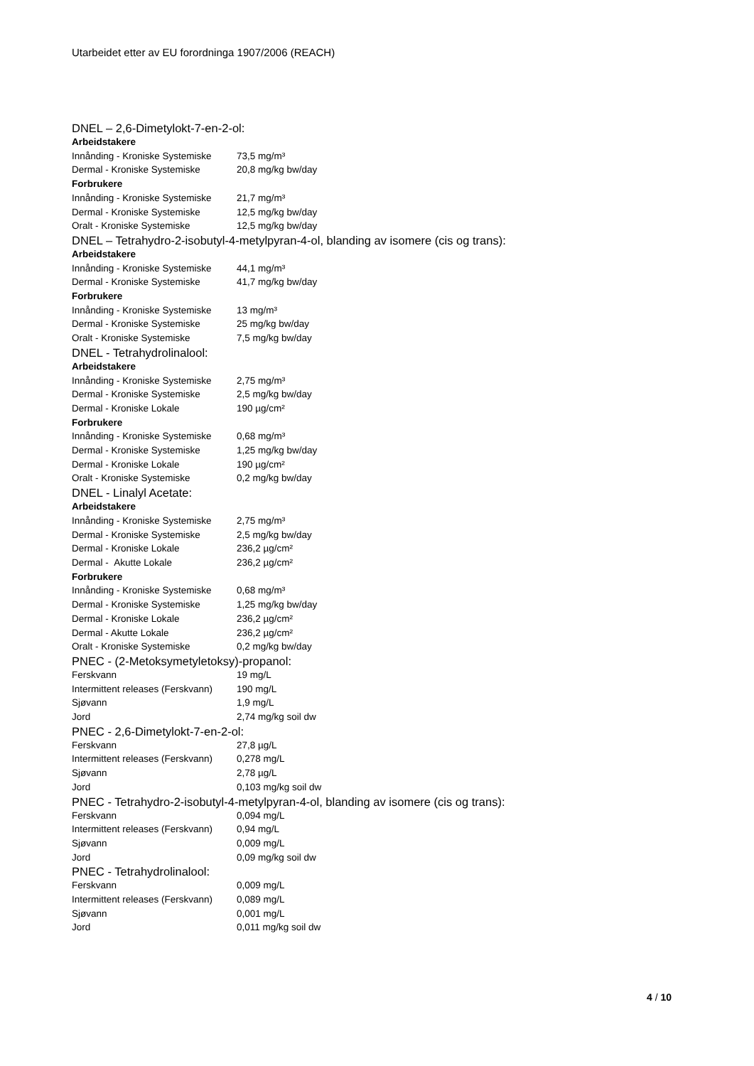Utarbeidet etter av EU forordninga 1907/2006 (REACH)
DNEL – 2,6-Dimetylokt-7-en-2-ol:
| Arbeidstakere | |
| Innånding - Kroniske Systemiske | 73,5 mg/m³ |
| Dermal - Kroniske Systemiske | 20,8 mg/kg bw/day |
| Forbrukere | |
| Innånding - Kroniske Systemiske | 21,7 mg/m³ |
| Dermal - Kroniske Systemiske | 12,5 mg/kg bw/day |
| Oralt - Kroniske Systemiske | 12,5 mg/kg bw/day |
DNEL – Tetrahydro-2-isobutyl-4-metylpyran-4-ol, blanding av isomere (cis og trans):
| Arbeidstakere | |
| Innånding - Kroniske Systemiske | 44,1 mg/m³ |
| Dermal - Kroniske Systemiske | 41,7 mg/kg bw/day |
| Forbrukere | |
| Innånding - Kroniske Systemiske | 13 mg/m³ |
| Dermal - Kroniske Systemiske | 25 mg/kg bw/day |
| Oralt - Kroniske Systemiske | 7,5 mg/kg bw/day |
DNEL - Tetrahydrolinalool:
| Arbeidstakere | |
| Innånding - Kroniske Systemiske | 2,75 mg/m³ |
| Dermal - Kroniske Systemiske | 2,5 mg/kg bw/day |
| Dermal - Kroniske Lokale | 190 µg/cm² |
| Forbrukere | |
| Innånding - Kroniske Systemiske | 0,68 mg/m³ |
| Dermal - Kroniske Systemiske | 1,25 mg/kg bw/day |
| Dermal - Kroniske Lokale | 190 µg/cm² |
| Oralt - Kroniske Systemiske | 0,2 mg/kg bw/day |
DNEL - Linalyl Acetate:
| Arbeidstakere | |
| Innånding - Kroniske Systemiske | 2,75 mg/m³ |
| Dermal - Kroniske Systemiske | 2,5 mg/kg bw/day |
| Dermal - Kroniske Lokale | 236,2 µg/cm² |
| Dermal - Akutte Lokale | 236,2 µg/cm² |
| Forbrukere | |
| Innånding - Kroniske Systemiske | 0,68 mg/m³ |
| Dermal - Kroniske Systemiske | 1,25 mg/kg bw/day |
| Dermal - Kroniske Lokale | 236,2 µg/cm² |
| Dermal - Akutte Lokale | 236,2 µg/cm² |
| Oralt - Kroniske Systemiske | 0,2 mg/kg bw/day |
PNEC - (2-Metoksymetyletoksy)-propanol:
| Ferskvann | 19 mg/L |
| Intermittent releases (Ferskvann) | 190 mg/L |
| Sjøvann | 1,9 mg/L |
| Jord | 2,74 mg/kg soil dw |
PNEC - 2,6-Dimetylokt-7-en-2-ol:
| Ferskvann | 27,8 µg/L |
| Intermittent releases (Ferskvann) | 0,278 mg/L |
| Sjøvann | 2,78 µg/L |
| Jord | 0,103 mg/kg soil dw |
PNEC - Tetrahydro-2-isobutyl-4-metylpyran-4-ol, blanding av isomere (cis og trans):
| Ferskvann | 0,094 mg/L |
| Intermittent releases (Ferskvann) | 0,94 mg/L |
| Sjøvann | 0,009 mg/L |
| Jord | 0,09 mg/kg soil dw |
PNEC - Tetrahydrolinalool:
| Ferskvann | 0,009 mg/L |
| Intermittent releases (Ferskvann) | 0,089 mg/L |
| Sjøvann | 0,001 mg/L |
| Jord | 0,011 mg/kg soil dw |
4 / 10